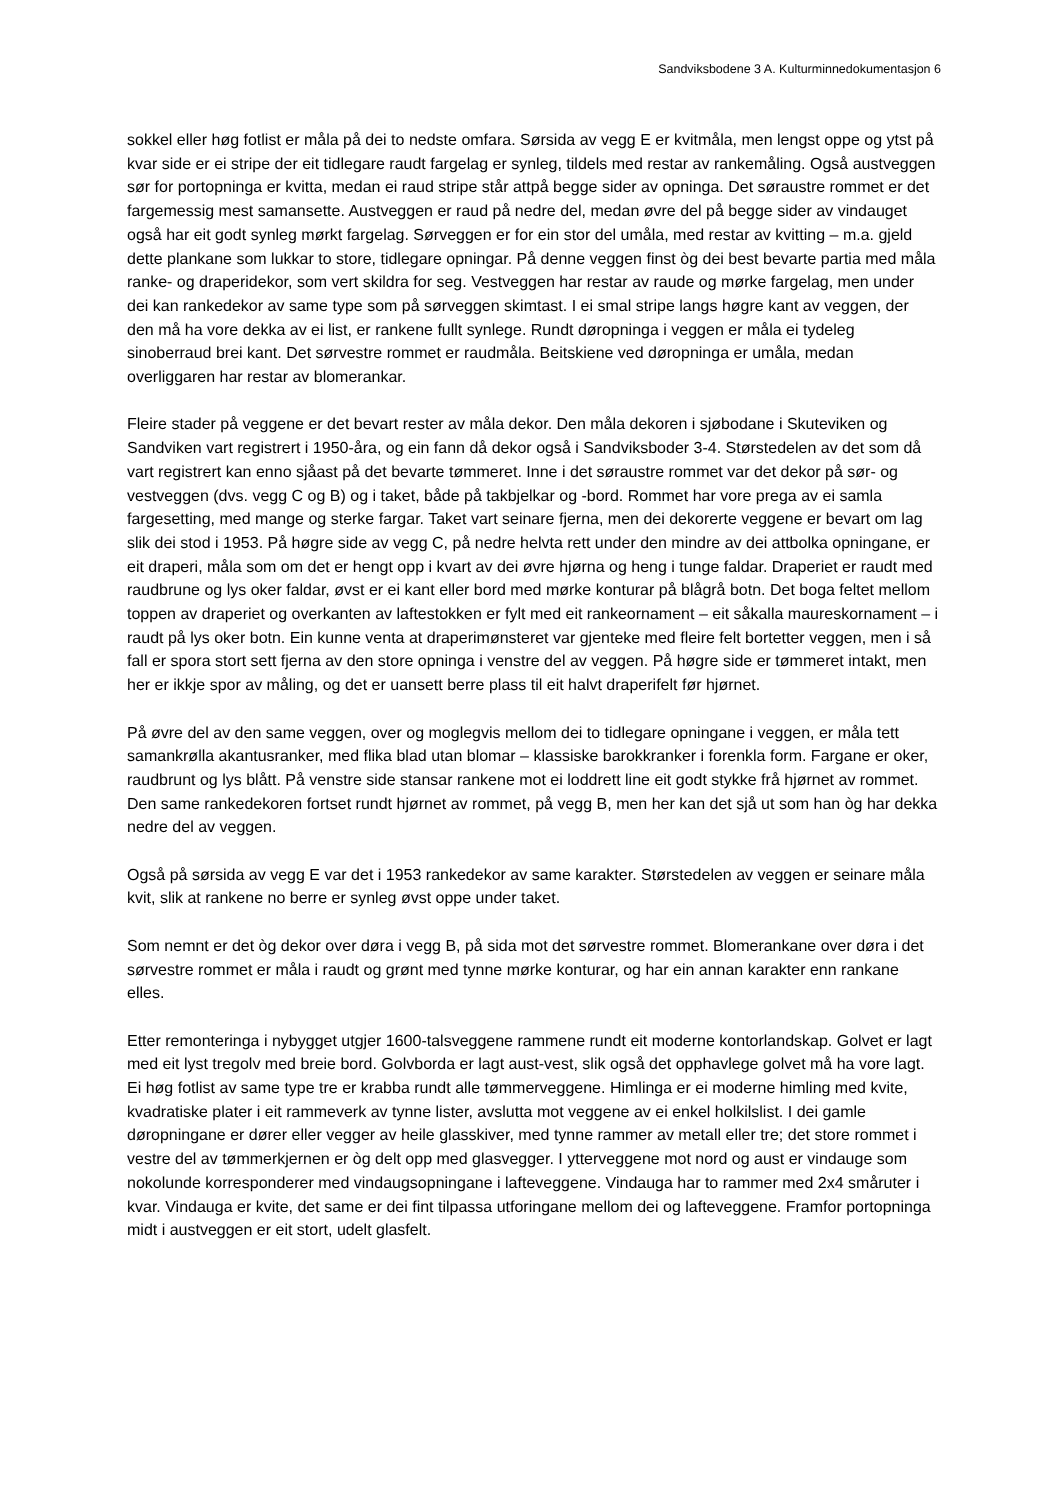Sandviksbodene 3 A. Kulturminnedokumentasjon 6
sokkel eller høg fotlist er måla på dei to nedste omfara. Sørsida av vegg E er kvitmåla, men lengst oppe og ytst på kvar side er ei stripe der eit tidlegare raudt fargelag er synleg, tildels med restar av rankemåling. Også austveggen sør for portopninga er kvitta, medan ei raud stripe står attpå begge sider av opninga. Det søraustre rommet er det fargemessig mest samansette. Austveggen er raud på nedre del, medan øvre del på begge sider av vindauget også har eit godt synleg mørkt fargelag. Sørveggen er for ein stor del umåla, med restar av kvitting – m.a. gjeld dette plankane som lukkar to store, tidlegare opningar. På denne veggen finst òg dei best bevarte partia med måla ranke- og draperidekor, som vert skildra for seg. Vestveggen har restar av raude og mørke fargelag, men under dei kan rankedekor av same type som på sørveggen skimtast. I ei smal stripe langs høgre kant av veggen, der den må ha vore dekka av ei list, er rankene fullt synlege. Rundt døropninga i veggen er måla ei tydeleg sinoberraud brei kant. Det sørvestre rommet er raudmåla. Beitskiene ved døropninga er umåla, medan overliggaren har restar av blomerankar.
Fleire stader på veggene er det bevart rester av måla dekor. Den måla dekoren i sjøbodane i Skuteviken og Sandviken vart registrert i 1950-åra, og ein fann då dekor også i Sandviksboder 3-4. Størstedelen av det som då vart registrert kan enno sjåast på det bevarte tømmeret. Inne i det søraustre rommet var det dekor på sør- og vestveggen (dvs. vegg C og B) og i taket, både på takbjelkar og -bord. Rommet har vore prega av ei samla fargesetting, med mange og sterke fargar. Taket vart seinare fjerna, men dei dekorerte veggene er bevart om lag slik dei stod i 1953. På høgre side av vegg C, på nedre helvta rett under den mindre av dei attbolka opningane, er eit draperi, måla som om det er hengt opp i kvart av dei øvre hjørna og heng i tunge faldar. Draperiet er raudt med raudbrune og lys oker faldar, øvst er ei kant eller bord med mørke konturar på blågrå botn. Det boga feltet mellom toppen av draperiet og overkanten av laftestokken er fylt med eit rankeornament – eit såkalla maureskornament – i raudt på lys oker botn. Ein kunne venta at draperimønsteret var gjenteke med fleire felt bortetter veggen, men i så fall er spora stort sett fjerna av den store opninga i venstre del av veggen. På høgre side er tømmeret intakt, men her er ikkje spor av måling, og det er uansett berre plass til eit halvt draperifelt før hjørnet.
På øvre del av den same veggen, over og moglegvis mellom dei to tidlegare opningane i veggen, er måla tett samankrølla akantusranker, med flika blad utan blomar – klassiske barokkranker i forenkla form. Fargane er oker, raudbrunt og lys blått. På venstre side stansar rankene mot ei loddrett line eit godt stykke frå hjørnet av rommet. Den same rankedekoren fortset rundt hjørnet av rommet, på vegg B, men her kan det sjå ut som han òg har dekka nedre del av veggen.
Også på sørsida av vegg E var det i 1953 rankedekor av same karakter. Størstedelen av veggen er seinare måla kvit, slik at rankene no berre er synleg øvst oppe under taket.
Som nemnt er det òg dekor over døra i vegg B, på sida mot det sørvestre rommet. Blomerankane over døra i det sørvestre rommet er måla i raudt og grønt med tynne mørke konturar, og har ein annan karakter enn rankane elles.
Etter remonteringa i nybygget utgjer 1600-talsveggene rammene rundt eit moderne kontorlandskap. Golvet er lagt med eit lyst tregolv med breie bord. Golvborda er lagt aust-vest, slik også det opphavlege golvet må ha vore lagt. Ei høg fotlist av same type tre er krabba rundt alle tømmerveggene. Himlinga er ei moderne himling med kvite, kvadratiske plater i eit rammeverk av tynne lister, avslutta mot veggene av ei enkel holkilslist. I dei gamle døropningane er dører eller vegger av heile glasskiver, med tynne rammer av metall eller tre; det store rommet i vestre del av tømmerkjernen er òg delt opp med glasvegger. I ytterveggene mot nord og aust er vindauge som nokolunde korresponderer med vindaugsopningane i lafteveggene. Vindauga har to rammer med 2x4 småruter i kvar. Vindauga er kvite, det same er dei fint tilpassa utforingane mellom dei og lafteveggene. Framfor portopninga midt i austveggen er eit stort, udelt glasfelt.